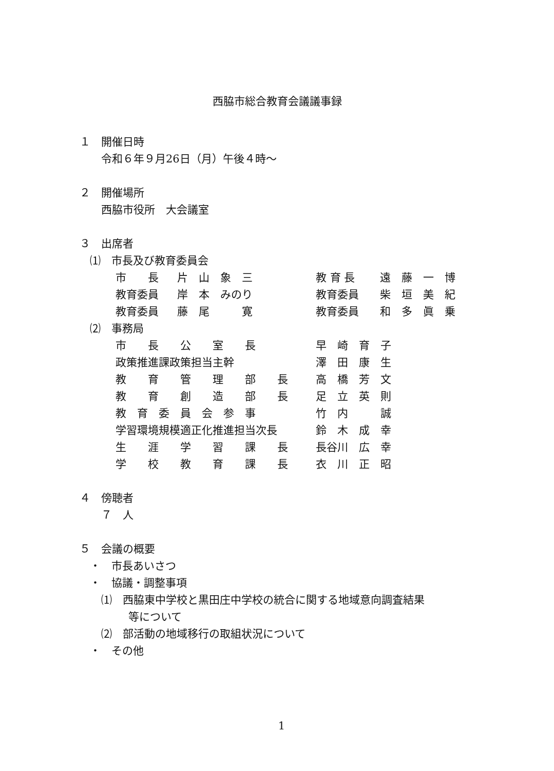西脇市総合教育会議議事録
１　開催日時
令和６年９月26日（月）午後４時～
２　開催場所
西脇市役所　大会議室
３　出席者
⑴　市長及び教育委員会
| 市 長 | 片 山 象 三 | 教 育 長 | 遠 藤 一 博 |
| 教育委員 | 岸 本 みのり | 教育委員 | 柴 垣 美 紀 |
| 教育委員 | 藤 尾 寛 | 教育委員 | 和 多 眞 乗 |
⑵　事務局
| 市 長 公 室 長 | 早 崎 育 子 |
| 政策推進課政策担当主幹 | 澤 田 康 生 |
| 教 育 管 理 部 長 | 高 橋 芳 文 |
| 教 育 創 造 部 長 | 足 立 英 則 |
| 教 育 委 員 会 参 事 | 竹 内 誠 |
| 学習環境規模適正化推進担当次長 | 鈴 木 成 幸 |
| 生 涯 学 習 課 長 | 長谷川 広 幸 |
| 学 校 教 育 課 長 | 衣 川 正 昭 |
４　傍聴者
７　人
５　会議の概要
・　市長あいさつ
・　協議・調整事項
⑴　西脇東中学校と黒田庄中学校の統合に関する地域意向調査結果
等について
⑵　部活動の地域移行の取組状況について
・　その他
1